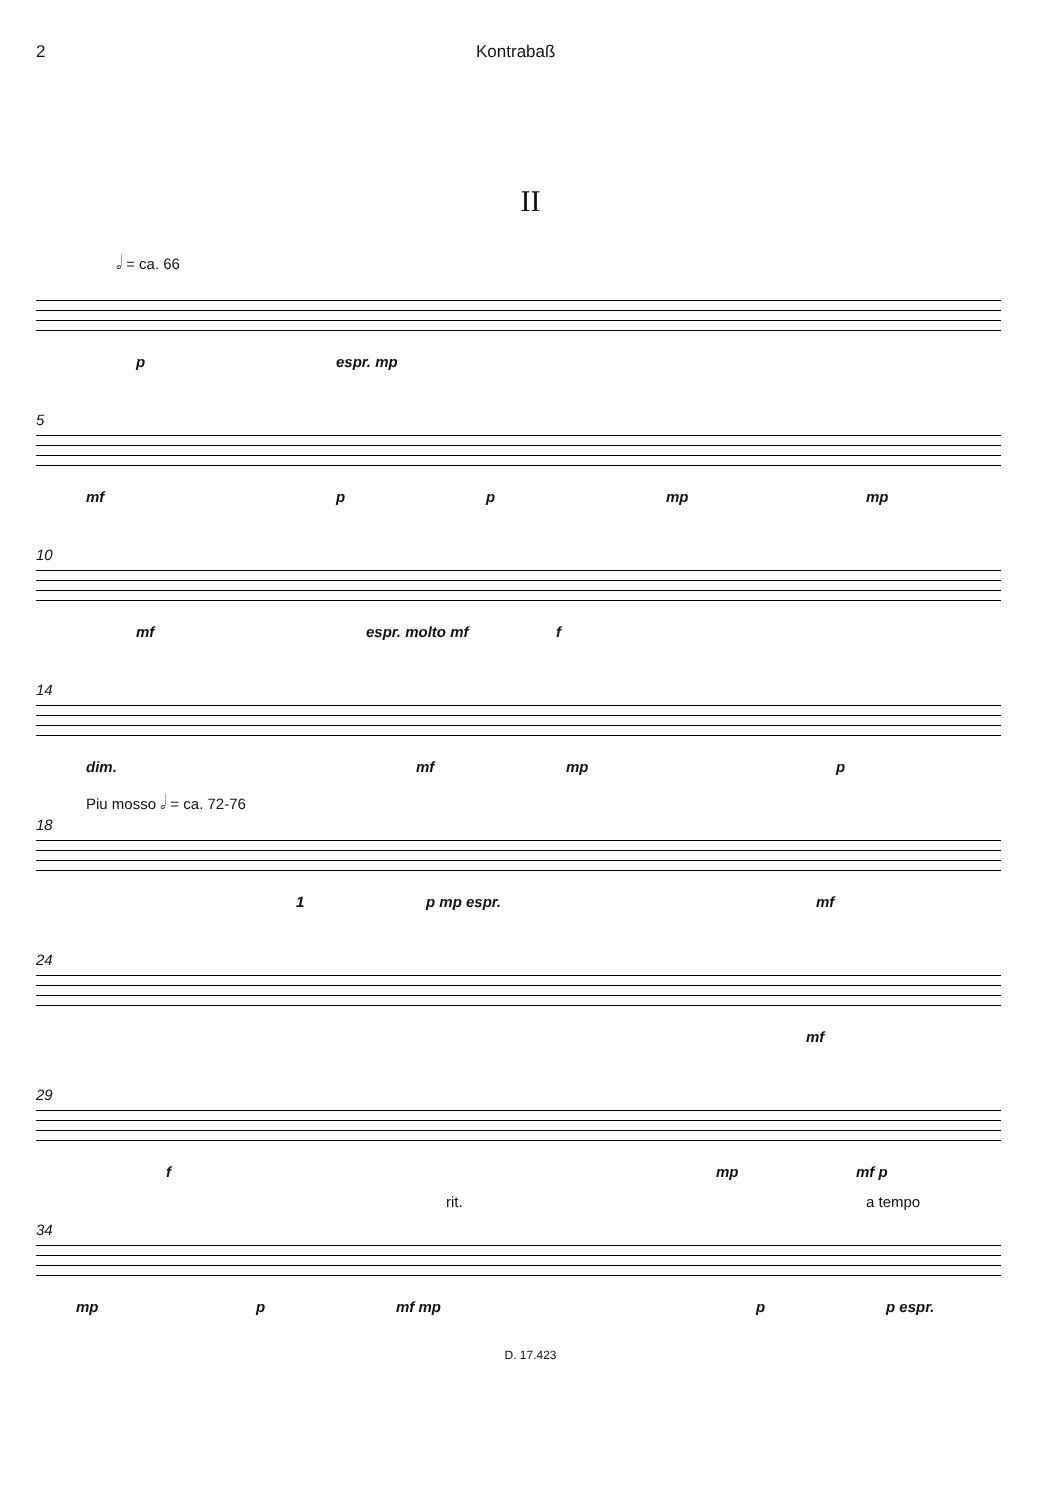2 Kontrabaß
II
𝅗𝅥 = ca. 66
p espr. mp
5
mf p p mp mp
10
mf espr. molto mf f
14
dim. mf mp p
18
Piu mosso 𝅗𝅥 = ca. 72-76
1 p mp espr. mf
24
mf
29
f mp mf p
34
rit. a tempo
mp p mf mp p p espr.
D. 17.423